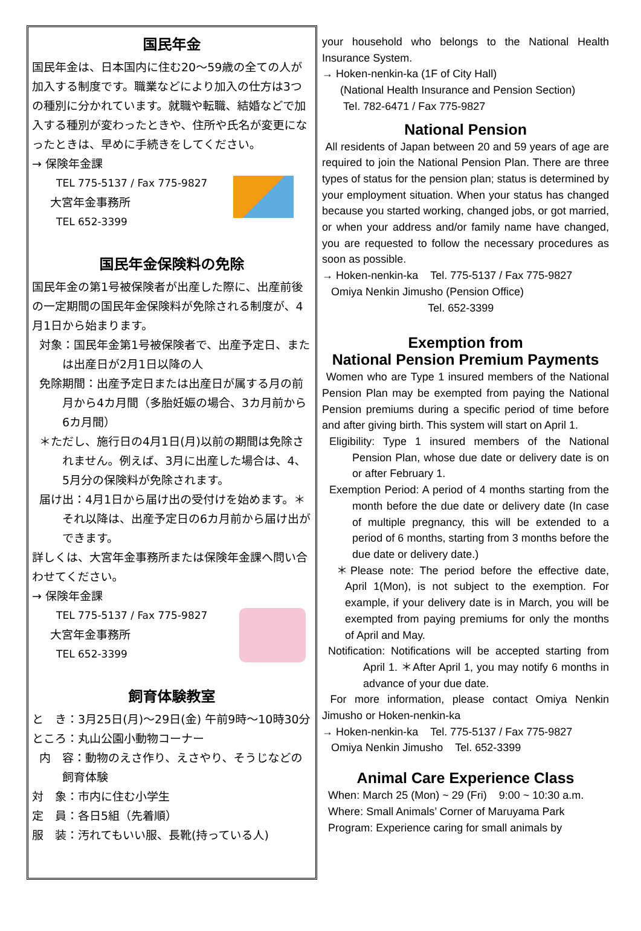国民年金
国民年金は、日本国内に住む20～59歳の全ての人が加入する制度です。職業などにより加入の仕方は3つの種別に分かれています。就職や転職、結婚などで加入する種別が変わったときや、住所や氏名が変更になったときは、早めに手続きをしてください。
→ 保険年金課
TEL 775-5137 / Fax 775-9827
大宮年金事務所
TEL 652-3399
国民年金保険料の免除
国民年金の第1号被保険者が出産した際に、出産前後の一定期間の国民年金保険料が免除される制度が、4月1日から始まります。
対象：国民年金第1号被保険者で、出産予定日、または出産日が2月1日以降の人
免除期間：出産予定日または出産日が属する月の前月から4カ月間（多胎妊娠の場合、3カ月前から6カ月間）
＊ただし、施行日の4月1日(月)以前の期間は免除されません。例えば、3月に出産した場合は、4、5月分の保険料が免除されます。
届け出：4月1日から届け出の受付けを始めます。＊それ以降は、出産予定日の6カ月前から届け出ができます。
詳しくは、大宮年金事務所または保険年金課へ問い合わせてください。
→ 保険年金課
TEL 775-5137 / Fax 775-9827
大宮年金事務所
TEL 652-3399
飼育体験教室
と　き：3月25日(月)～29日(金) 午前9時～10時30分
ところ：丸山公園小動物コーナー
内　容：動物のえさ作り、えさやり、そうじなどの飼育体験
対　象：市内に住む小学生
定　員：各日5組（先着順）
服　装：汚れてもいい服、長靴(持っている人)
your household who belongs to the National Health Insurance System.
→ Hoken-nenkin-ka (1F of City Hall)
(National Health Insurance and Pension Section)
Tel. 782-6471 / Fax 775-9827
National Pension
All residents of Japan between 20 and 59 years of age are required to join the National Pension Plan. There are three types of status for the pension plan; status is determined by your employment situation. When your status has changed because you started working, changed jobs, or got married, or when your address and/or family name have changed, you are requested to follow the necessary procedures as soon as possible.
→ Hoken-nenkin-ka Tel. 775-5137 / Fax 775-9827
Omiya Nenkin Jimusho (Pension Office)
Tel. 652-3399
Exemption from
National Pension Premium Payments
Women who are Type 1 insured members of the National Pension Plan may be exempted from paying the National Pension premiums during a specific period of time before and after giving birth. This system will start on April 1.
Eligibility: Type 1 insured members of the National Pension Plan, whose due date or delivery date is on or after February 1.
Exemption Period: A period of 4 months starting from the month before the due date or delivery date (In case of multiple pregnancy, this will be extended to a period of 6 months, starting from 3 months before the due date or delivery date.)
＊Please note: The period before the effective date, April 1(Mon), is not subject to the exemption. For example, if your delivery date is in March, you will be exempted from paying premiums for only the months of April and May.
Notification: Notifications will be accepted starting from April 1. ＊After April 1, you may notify 6 months in advance of your due date.
For more information, please contact Omiya Nenkin Jimusho or Hoken-nenkin-ka
→ Hoken-nenkin-ka Tel. 775-5137 / Fax 775-9827
Omiya Nenkin Jimusho Tel. 652-3399
Animal Care Experience Class
When: March 25 (Mon) ~ 29 (Fri) 9:00 ~ 10:30 a.m.
Where: Small Animals’ Corner of Maruyama Park
Program: Experience caring for small animals by